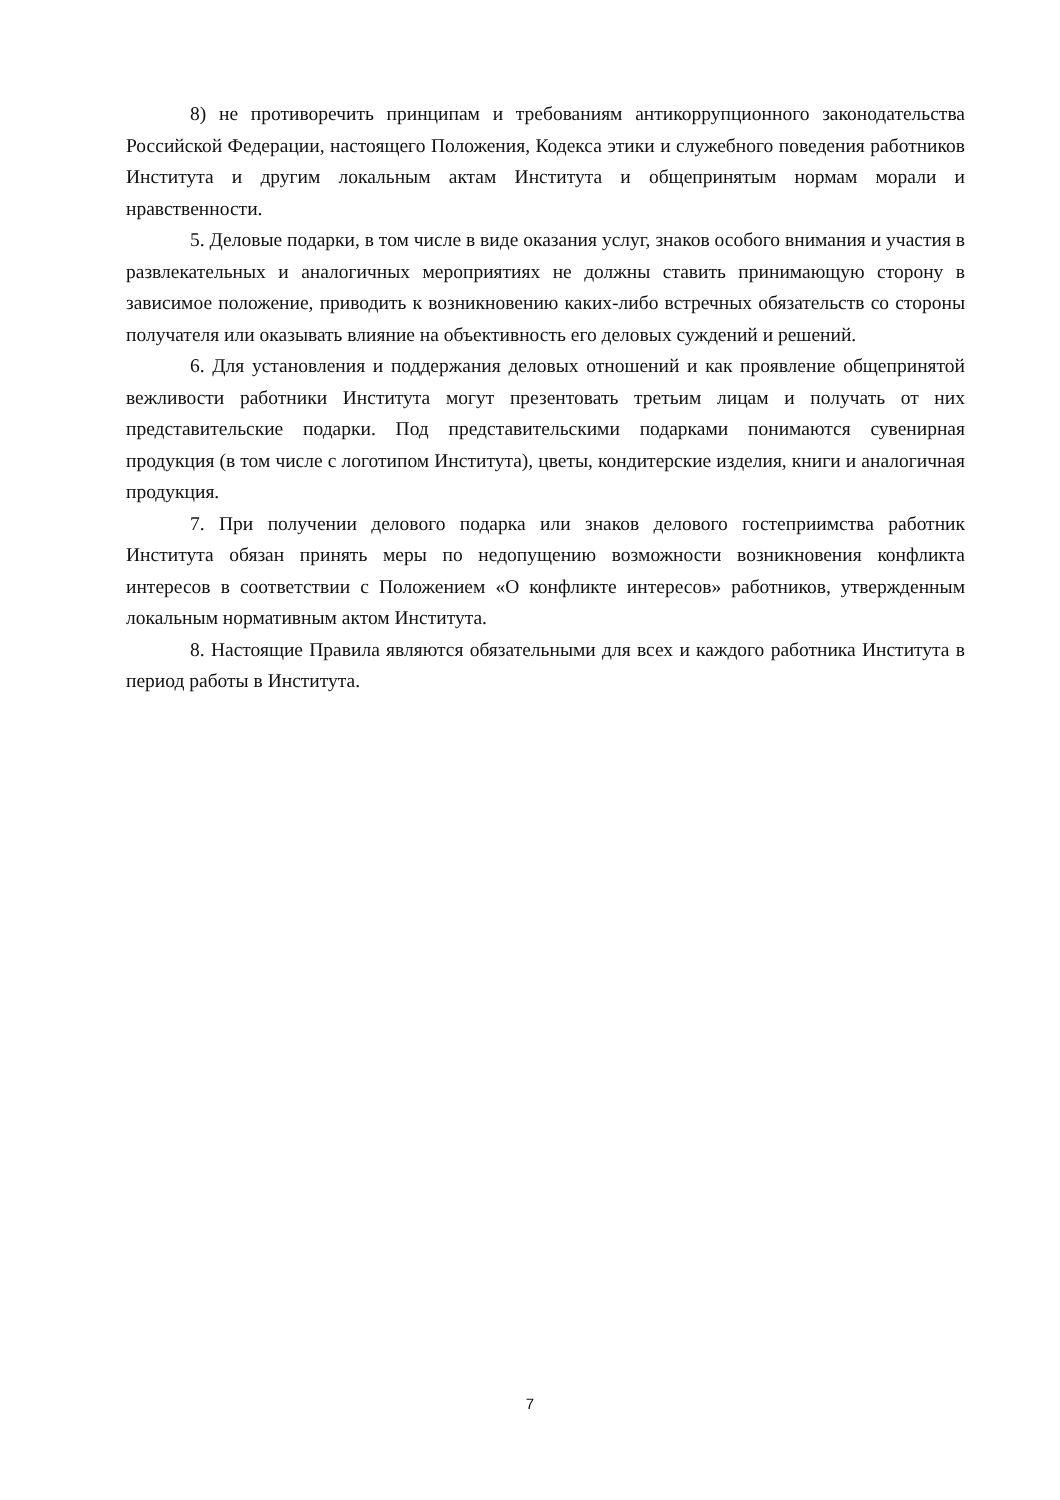8) не противоречить принципам и требованиям антикоррупционного законодательства Российской Федерации, настоящего Положения, Кодекса этики и служебного поведения работников Института и другим локальным актам Института и общепринятым нормам морали и нравственности.
5. Деловые подарки, в том числе в виде оказания услуг, знаков особого внимания и участия в развлекательных и аналогичных мероприятиях не должны ставить принимающую сторону в зависимое положение, приводить к возникновению каких-либо встречных обязательств со стороны получателя или оказывать влияние на объективность его деловых суждений и решений.
6. Для установления и поддержания деловых отношений и как проявление общепринятой вежливости работники Института могут презентовать третьим лицам и получать от них представительские подарки. Под представительскими подарками понимаются сувенирная продукция (в том числе с логотипом Института), цветы, кондитерские изделия, книги и аналогичная продукция.
7. При получении делового подарка или знаков делового гостеприимства работник Института обязан принять меры по недопущению возможности возникновения конфликта интересов в соответствии с Положением «О конфликте интересов» работников, утвержденным локальным нормативным актом Института.
8. Настоящие Правила являются обязательными для всех и каждого работника Института в период работы в Института.
7